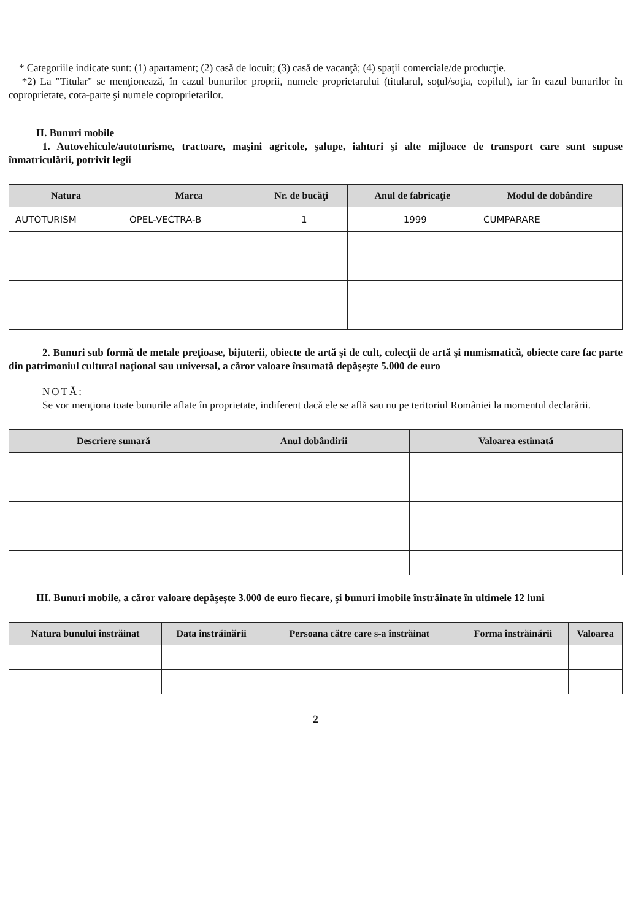* Categoriile indicate sunt: (1) apartament; (2) casă de locuit; (3) casă de vacanţă; (4) spaţii comerciale/de producţie.
*2) La "Titular" se menţionează, în cazul bunurilor proprii, numele proprietarului (titularul, soţul/soţia, copilul), iar în cazul bunurilor în coproprietate, cota-parte şi numele coproprietarilor.
II. Bunuri mobile
1. Autovehicule/autoturisme, tractoare, maşini agricole, şalupe, iahturi şi alte mijloace de transport care sunt supuse înmatriculării, potrivit legii
| Natura | Marca | Nr. de bucăţi | Anul de fabricaţie | Modul de dobândire |
| --- | --- | --- | --- | --- |
| AUTOTURISM | OPEL-VECTRA-B | 1 | 1999 | CUMPARARE |
2. Bunuri sub formă de metale preţioase, bijuterii, obiecte de artă şi de cult, colecţii de artă şi numismatică, obiecte care fac parte din patrimoniul cultural naţional sau universal, a căror valoare însumată depăşeşte 5.000 de euro
NOTĂ:
Se vor menţiona toate bunurile aflate în proprietate, indiferent dacă ele se află sau nu pe teritoriul României la momentul declarării.
| Descriere sumară | Anul dobândirii | Valoarea estimată |
| --- | --- | --- |
III. Bunuri mobile, a căror valoare depăşeşte 3.000 de euro fiecare, şi bunuri imobile înstrăinate în ultimele 12 luni
| Natura bunului înstrăinat | Data înstrăinării | Persoana către care s-a înstrăinat | Forma înstrăinării | Valoarea |
| --- | --- | --- | --- | --- |
2